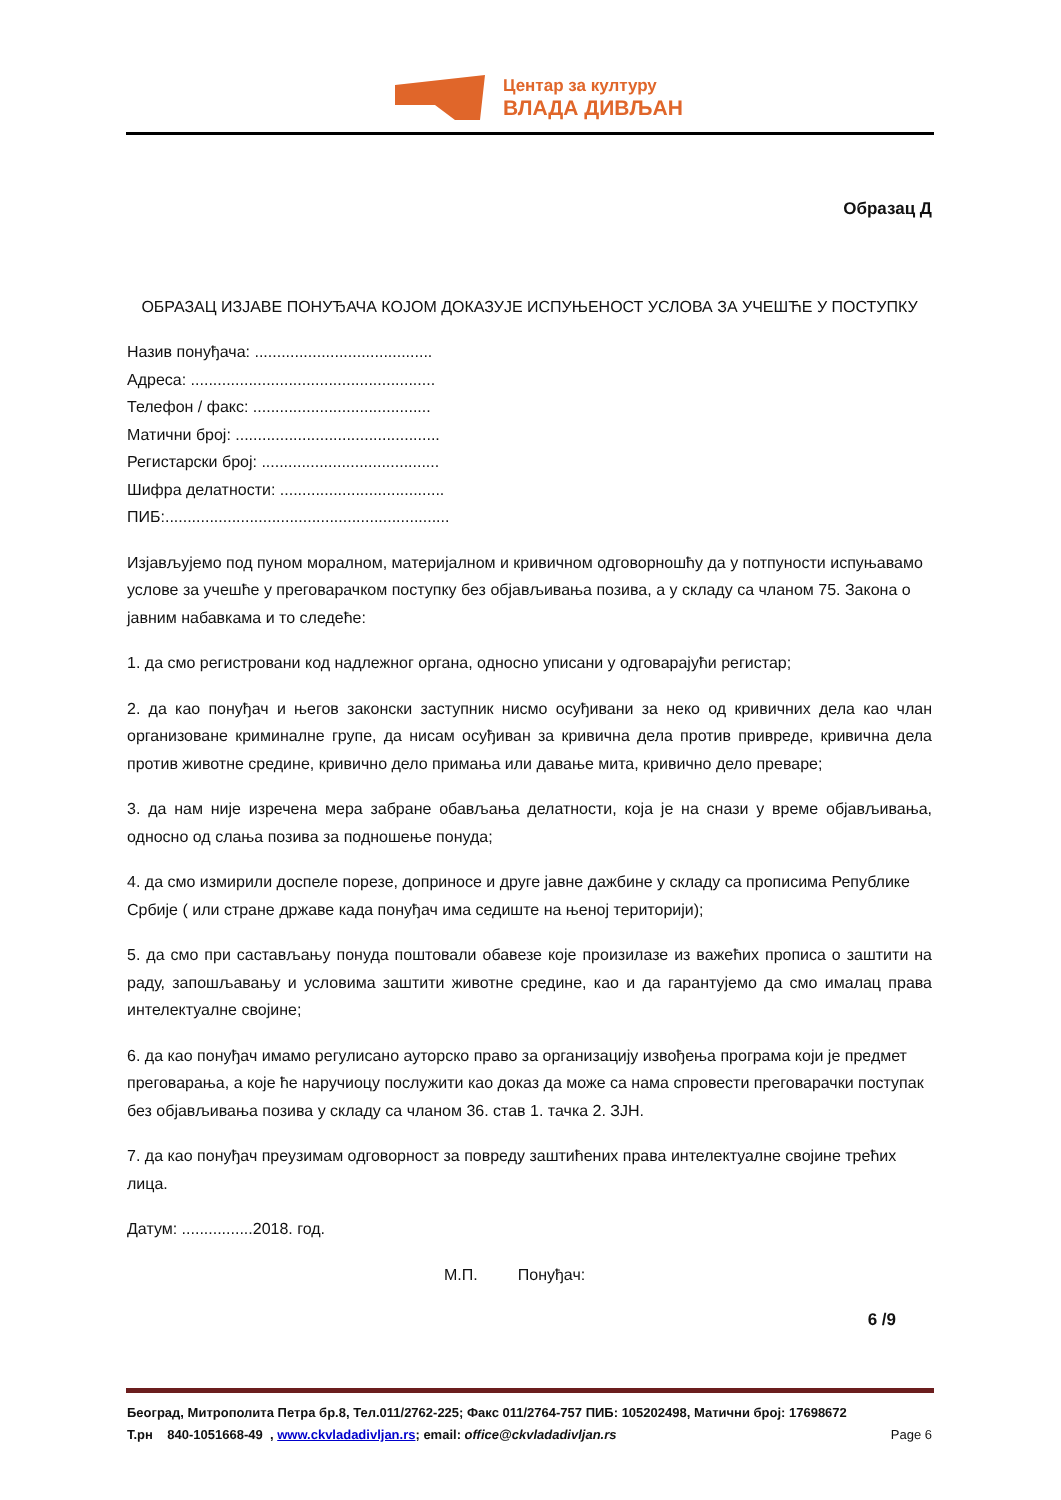Центар за културу
ВЛАДА ДИВЉАН
Образац Д
ОБРАЗАЦ ИЗЈАВЕ ПОНУЂАЧА КОЈОМ ДОКАЗУЈЕ ИСПУЊЕНОСТ УСЛОВА ЗА УЧЕШЋЕ У ПОСТУПКУ
Назив понуђача: ........................................
Адреса: .......................................................
Телефон / факс: ........................................
Матични број: ..............................................
Регистарски број: ........................................
Шифра делатности: .....................................
ПИБ:................................................................
Изјављујемо под пуном моралном, материјалном и кривичном одговорношћу да у потпуности испуњавамо услове за учешће у преговарачком поступку без објављивања позива, а у складу са чланом 75. Закона о јавним набавкама и то следеће:
1. да смо регистровани код надлежног органа, односно уписани у одговарајући регистар;
2. да као понуђач и његов законски заступник нисмо осуђивани за неко од кривичних дела као члан организоване криминалне групе, да нисам осуђиван за кривична дела против привреде, кривична дела против животне средине, кривично дело примања или давање мита, кривично дело преваре;
3. да нам није изречена мера забране обављања делатности, која је на снази у време објављивања, односно од слања позива за подношење понуда;
4. да смо измирили доспеле порезе, доприносе и друге јавне дажбине у складу са прописима Републике Србије ( или стране државе када понуђач има седиште на њеној територији);
5. да смо при састављању понуда поштовали обавезе које произилазе из важећих прописа о заштити на раду, запошљавању и условима заштити животне средине, као и да гарантујемо да смо ималац права интелектуалне својине;
6. да као понуђач имамо регулисано ауторско право за организацију извођења програма који је предмет преговарања, а које ће наручиоцу послужити као доказ да може са нама спровести преговарачки поступак без објављивања позива у складу са чланом 36. став 1. тачка 2. ЗЈН.
7. да као понуђач преузимам одговорност за повреду заштићених права интелектуалне својине трећих лица.
Датум: ................2018. год.
М.П. Понуђач:
6 /9
Београд, Митрополита Петра бр.8, Тел.011/2762-225; Факс 011/2764-757 ПИБ: 105202498, Матични број: 17698672
Т.рн 840-1051668-49 , www.ckvladadivljan.rs; email: office@ckvladadivljan.rs Page 6